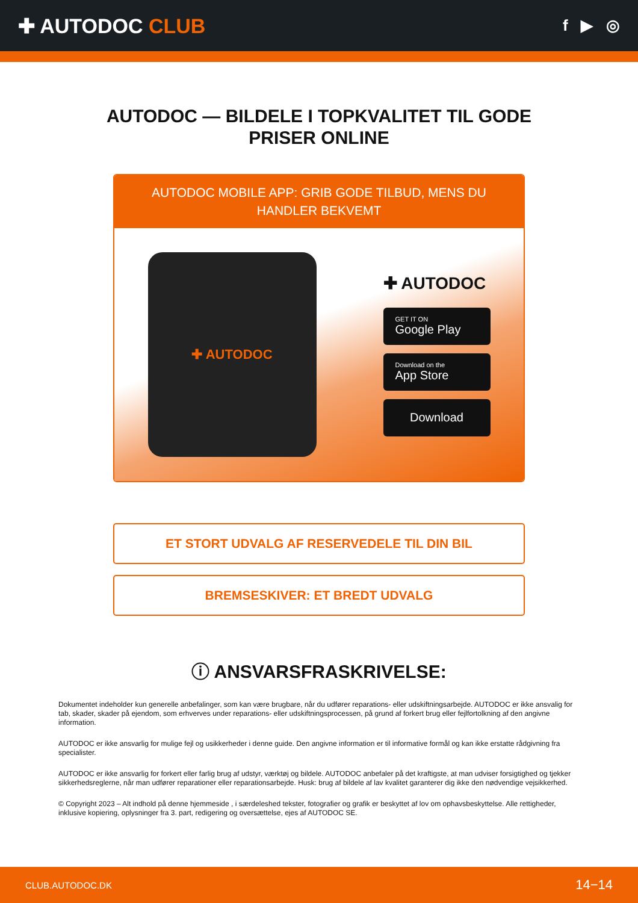✚ AUTODOC CLUB
f ▶ ◎
AUTODOC — BILDELE I TOPKVALITET TIL GODE PRISER ONLINE
AUTODOC MOBILE APP: GRIB GODE TILBUD, MENS DU HANDLER BEKVEMT
✚ AUTODOC
✚ AUTODOC
GET IT ON
Google Play
Download on the
App Store
Download
ET STORT UDVALG AF RESERVEDELE TIL DIN BIL
BREMSESKIVER: ET BREDT UDVALG
ⓘ ANSVARSFRASKRIVELSE:
Dokumentet indeholder kun generelle anbefalinger, som kan være brugbare, når du udfører reparations- eller udskiftningsarbejde. AUTODOC er ikke ansvalig for tab, skader, skader på ejendom, som erhverves under reparations- eller udskiftningsprocessen, på grund af forkert brug eller fejlfortolkning af den angivne information.
AUTODOC er ikke ansvarlig for mulige fejl og usikkerheder i denne guide. Den angivne information er til informative formål og kan ikke erstatte rådgivning fra specialister.
AUTODOC er ikke ansvarlig for forkert eller farlig brug af udstyr, værktøj og bildele. AUTODOC anbefaler på det kraftigste, at man udviser forsigtighed og tjekker sikkerhedsreglerne, når man udfører reparationer eller reparationsarbejde. Husk: brug af bildele af lav kvalitet garanterer dig ikke den nødvendige vejsikkerhed.
© Copyright 2023 – Alt indhold på denne hjemmeside , i særdeleshed tekster, fotografier og grafik er beskyttet af lov om ophavsbeskyttelse. Alle rettigheder, inklusive kopiering, oplysninger fra 3. part, redigering og oversættelse, ejes af AUTODOC SE.
CLUB.AUTODOC.DK 14−14